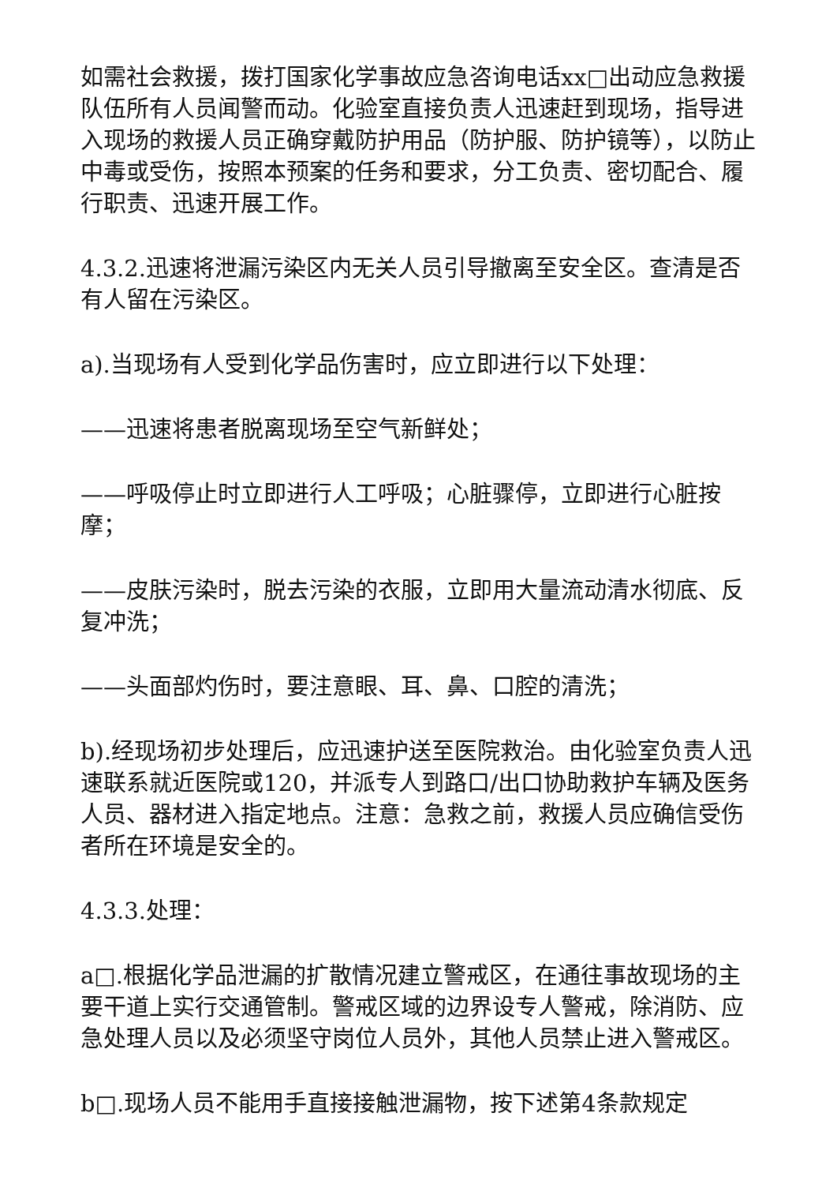如需社会救援，拨打国家化学事故应急咨询电话xx□出动应急救援队伍所有人员闻警而动。化验室直接负责人迅速赶到现场，指导进入现场的救援人员正确穿戴防护用品（防护服、防护镜等），以防止中毒或受伤，按照本预案的任务和要求，分工负责、密切配合、履行职责、迅速开展工作。
4.3.2.迅速将泄漏污染区内无关人员引导撤离至安全区。查清是否有人留在污染区。
a).当现场有人受到化学品伤害时，应立即进行以下处理：
——迅速将患者脱离现场至空气新鲜处；
——呼吸停止时立即进行人工呼吸；心脏骤停，立即进行心脏按摩；
——皮肤污染时，脱去污染的衣服，立即用大量流动清水彻底、反复冲洗；
——头面部灼伤时，要注意眼、耳、鼻、口腔的清洗；
b).经现场初步处理后，应迅速护送至医院救治。由化验室负责人迅速联系就近医院或120，并派专人到路口/出口协助救护车辆及医务人员、器材进入指定地点。注意：急救之前，救援人员应确信受伤者所在环境是安全的。
4.3.3.处理：
a□.根据化学品泄漏的扩散情况建立警戒区，在通往事故现场的主要干道上实行交通管制。警戒区域的边界设专人警戒，除消防、应急处理人员以及必须坚守岗位人员外，其他人员禁止进入警戒区。
b□.现场人员不能用手直接接触泄漏物，按下述第4条款规定